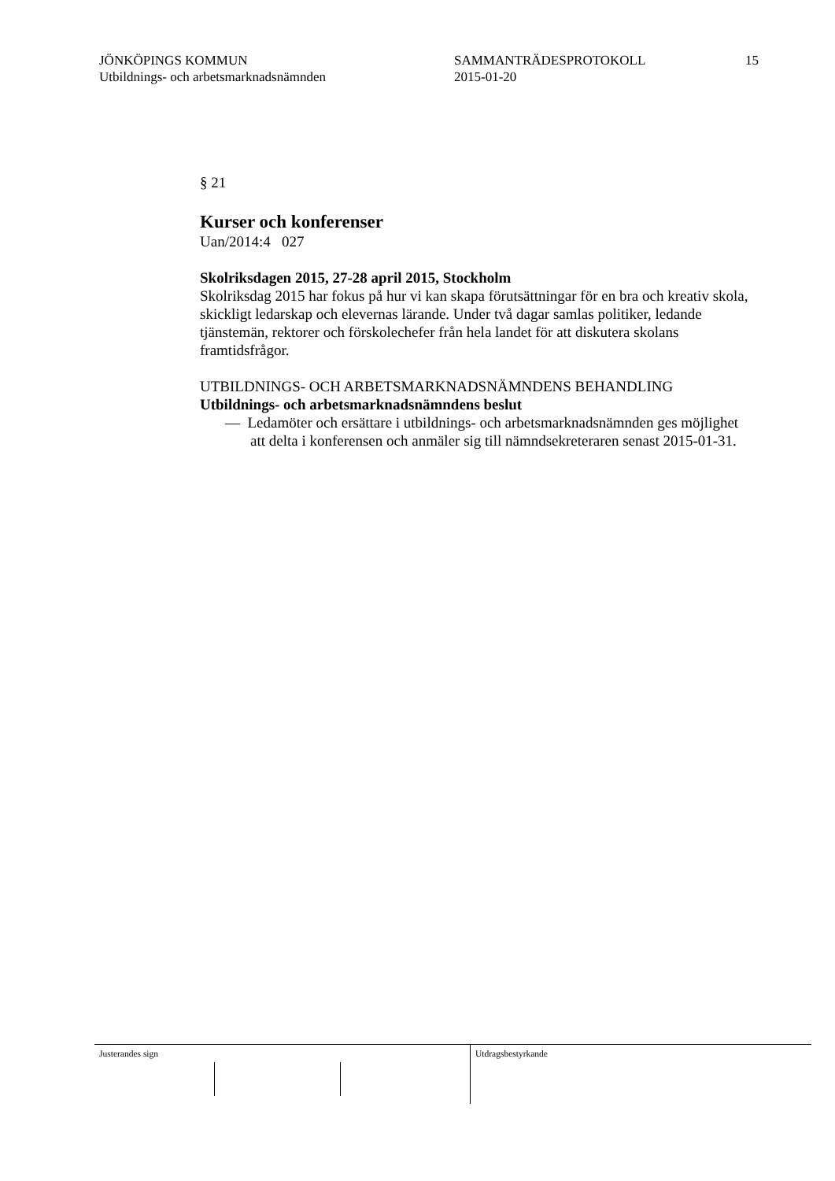JÖNKÖPINGS KOMMUN
Utbildnings- och arbetsmarknadsnämnden
SAMMANTRÄDESPROTOKOLL
2015-01-20
15
§ 21
Kurser och konferenser
Uan/2014:4 027
Skolriksdagen 2015, 27-28 april 2015, Stockholm
Skolriksdag 2015 har fokus på hur vi kan skapa förutsättningar för en bra och kreativ skola, skickligt ledarskap och elevernas lärande. Under två dagar samlas politiker, ledande tjänstemän, rektorer och förskolechefer från hela landet för att diskutera skolans framtidsfrågor.
UTBILDNINGS- OCH ARBETSMARKNADSNÄMNDENS BEHANDLING
Utbildnings- och arbetsmarknadsnämndens beslut
— Ledamöter och ersättare i utbildnings- och arbetsmarknadsnämnden ges möjlighet att delta i konferensen och anmäler sig till nämndsekreteraren senast 2015-01-31.
Justerandes sign Utdragsbestyrkande